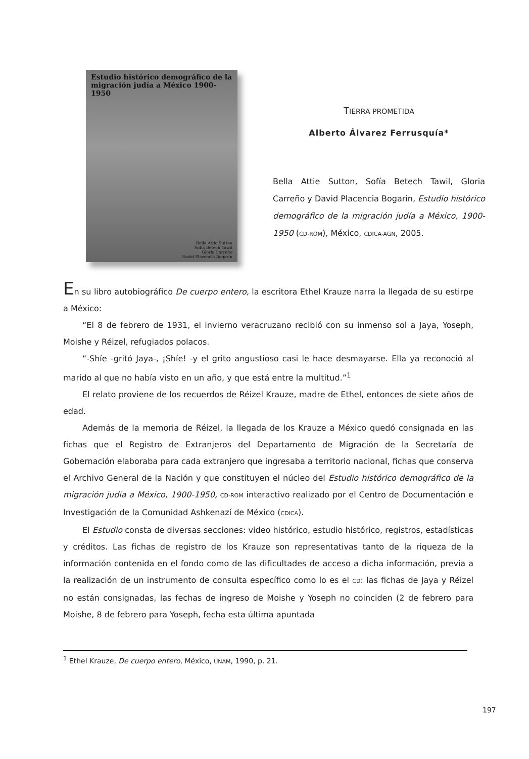Estudio histórico demográfico de la migración judía a México 1900-1950
Bella Attie Sutton
Sofía Betech Tawil
Gloria Carreño
David Placencia Bogarin
TIERRA PROMETIDA
Alberto Álvarez Ferrusquía*
Bella Attie Sutton, Sofía Betech Tawil, Gloria Carreño y David Placencia Bogarin, Estudio histórico demográfico de la migración judía a México, 1900-1950 (CD-ROM), México, CDICA-AGN, 2005.
En su libro autobiográfico De cuerpo entero, la escritora Ethel Krauze narra la llegada de su estirpe a México:
“El 8 de febrero de 1931, el invierno veracruzano recibió con su inmenso sol a Jaya, Yoseph, Moishe y Réizel, refugiados polacos.
“-Shíe -gritó Jaya-, ¡Shíe! -y el grito angustioso casi le hace desmayarse. Ella ya reconoció al marido al que no había visto en un año, y que está entre la multitud.”<sup>1</sup>
El relato proviene de los recuerdos de Réizel Krauze, madre de Ethel, entonces de siete años de edad.
Además de la memoria de Réizel, la llegada de los Krauze a México quedó consignada en las fichas que el Registro de Extranjeros del Departamento de Migración de la Secretaría de Gobernación elaboraba para cada extranjero que ingresaba a territorio nacional, fichas que conserva el Archivo General de la Nación y que constituyen el núcleo del Estudio histórico demográfico de la migración judía a México, 1900-1950, CD-ROM interactivo realizado por el Centro de Documentación e Investigación de la Comunidad Ashkenazí de México (CDICA).
El Estudio consta de diversas secciones: video histórico, estudio histórico, registros, estadísticas y créditos. Las fichas de registro de los Krauze son representativas tanto de la riqueza de la información contenida en el fondo como de las dificultades de acceso a dicha información, previa a la realización de un instrumento de consulta específico como lo es el CD: las fichas de Jaya y Réizel no están consignadas, las fechas de ingreso de Moishe y Yoseph no coinciden (2 de febrero para Moishe, 8 de febrero para Yoseph, fecha esta última apuntada
<sup>1</sup> Ethel Krauze, De cuerpo entero, México, UNAM, 1990, p. 21.
197